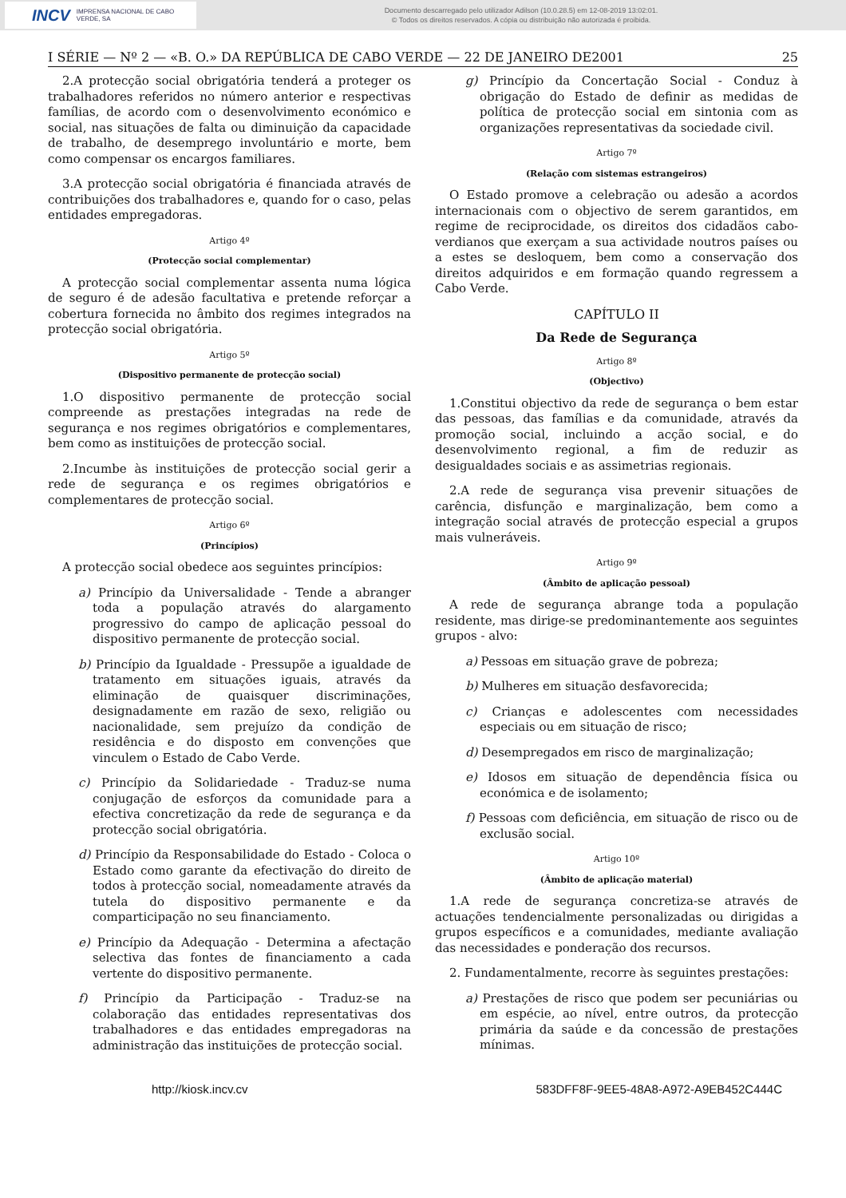INCV IMPRENSA NACIONAL DE CABO VERDE, SA
Documento descarregado pelo utilizador Adilson (10.0.28.5) em 12-08-2019 13:02:01.
© Todos os direitos reservados. A cópia ou distribuição não autorizada é proibida.
I SÉRIE — Nº 2 — «B. O.» DA REPÚBLICA DE CABO VERDE — 22 DE JANEIRO DE2001 25
2.A protecção social obrigatória tenderá a proteger os trabalhadores referidos no número anterior e respectivas famílias, de acordo com o desenvolvimento económico e social, nas situações de falta ou diminuição da capacidade de trabalho, de desemprego involuntário e morte, bem como compensar os encargos familiares.
3.A protecção social obrigatória é financiada através de contribuições dos trabalhadores e, quando for o caso, pelas entidades empregadoras.
Artigo 4º
(Protecção social complementar)
A protecção social complementar assenta numa lógica de seguro é de adesão facultativa e pretende reforçar a cobertura fornecida no âmbito dos regimes integrados na protecção social obrigatória.
Artigo 5º
(Dispositivo permanente de protecção social)
1.O dispositivo permanente de protecção social compreende as prestações integradas na rede de segurança e nos regimes obrigatórios e complementares, bem como as instituições de protecção social.
2.Incumbe às instituições de protecção social gerir a rede de segurança e os regimes obrigatórios e complementares de protecção social.
Artigo 6º
(Princípios)
A protecção social obedece aos seguintes princípios:
a) Princípio da Universalidade - Tende a abranger toda a população através do alargamento progressivo do campo de aplicação pessoal do dispositivo permanente de protecção social.
b) Princípio da Igualdade - Pressupõe a igualdade de tratamento em situações iguais, através da eliminação de quaisquer discriminações, designadamente em razão de sexo, religião ou nacionalidade, sem prejuízo da condição de residência e do disposto em convenções que vinculem o Estado de Cabo Verde.
c) Princípio da Solidariedade - Traduz-se numa conjugação de esforços da comunidade para a efectiva concretização da rede de segurança e da protecção social obrigatória.
d) Princípio da Responsabilidade do Estado - Coloca o Estado como garante da efectivação do direito de todos à protecção social, nomeadamente através da tutela do dispositivo permanente e da comparticipação no seu financiamento.
e) Princípio da Adequação - Determina a afectação selectiva das fontes de financiamento a cada vertente do dispositivo permanente.
f) Princípio da Participação - Traduz-se na colaboração das entidades representativas dos trabalhadores e das entidades empregadoras na administração das instituições de protecção social.
g) Princípio da Concertação Social - Conduz à obrigação do Estado de definir as medidas de política de protecção social em sintonia com as organizações representativas da sociedade civil.
Artigo 7º
(Relação com sistemas estrangeiros)
O Estado promove a celebração ou adesão a acordos internacionais com o objectivo de serem garantidos, em regime de reciprocidade, os direitos dos cidadãos cabo-verdianos que exerçam a sua actividade noutros países ou a estes se desloquem, bem como a conservação dos direitos adquiridos e em formação quando regressem a Cabo Verde.
CAPÍTULO II
Da Rede de Segurança
Artigo 8º
(Objectivo)
1.Constitui objectivo da rede de segurança o bem estar das pessoas, das famílias e da comunidade, através da promoção social, incluindo a acção social, e do desenvolvimento regional, a fim de reduzir as desigualdades sociais e as assimetrias regionais.
2.A rede de segurança visa prevenir situações de carência, disfunção e marginalização, bem como a integração social através de protecção especial a grupos mais vulneráveis.
Artigo 9º
(Âmbito de aplicação pessoal)
A rede de segurança abrange toda a população residente, mas dirige-se predominantemente aos seguintes grupos - alvo:
a) Pessoas em situação grave de pobreza;
b) Mulheres em situação desfavorecida;
c) Crianças e adolescentes com necessidades especiais ou em situação de risco;
d) Desempregados em risco de marginalização;
e) Idosos em situação de dependência física ou económica e de isolamento;
f) Pessoas com deficiência, em situação de risco ou de exclusão social.
Artigo 10º
(Âmbito de aplicação material)
1.A rede de segurança concretiza-se através de actuações tendencialmente personalizadas ou dirigidas a grupos específicos e a comunidades, mediante avaliação das necessidades e ponderação dos recursos.
2. Fundamentalmente, recorre às seguintes prestações:
a) Prestações de risco que podem ser pecuniárias ou em espécie, ao nível, entre outros, da protecção primária da saúde e da concessão de prestações mínimas.
http://kiosk.incv.cv 583DFF8F-9EE5-48A8-A972-A9EB452C444C